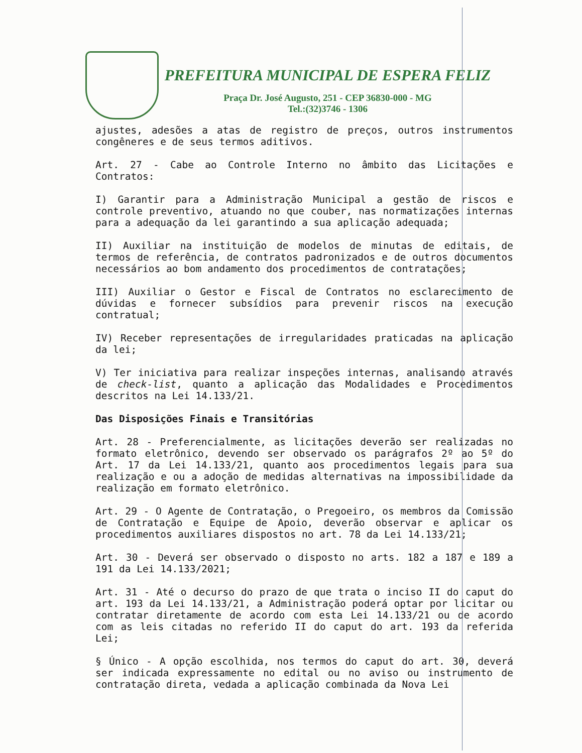PREFEITURA MUNICIPAL DE ESPERA FELIZ
Praça Dr. José Augusto, 251 - CEP 36830-000 - MG
Tel.:(32)3746 - 1306
ajustes, adesões a atas de registro de preços, outros instrumentos congêneres e de seus termos aditivos.
Art. 27 - Cabe ao Controle Interno no âmbito das Licitações e Contratos:
I) Garantir para a Administração Municipal a gestão de riscos e controle preventivo, atuando no que couber, nas normatizações internas para a adequação da lei garantindo a sua aplicação adequada;
II) Auxiliar na instituição de modelos de minutas de editais, de termos de referência, de contratos padronizados e de outros documentos necessários ao bom andamento dos procedimentos de contratações;
III) Auxiliar o Gestor e Fiscal de Contratos no esclarecimento de dúvidas e fornecer subsídios para prevenir riscos na execução contratual;
IV) Receber representações de irregularidades praticadas na aplicação da lei;
V) Ter iniciativa para realizar inspeções internas, analisando através de check-list, quanto a aplicação das Modalidades e Procedimentos descritos na Lei 14.133/21.
Das Disposições Finais e Transitórias
Art. 28 - Preferencialmente, as licitações deverão ser realizadas no formato eletrônico, devendo ser observado os parágrafos 2º ao 5º do Art. 17 da Lei 14.133/21, quanto aos procedimentos legais para sua realização e ou a adoção de medidas alternativas na impossibilidade da realização em formato eletrônico.
Art. 29 - O Agente de Contratação, o Pregoeiro, os membros da Comissão de Contratação e Equipe de Apoio, deverão observar e aplicar os procedimentos auxiliares dispostos no art. 78 da Lei 14.133/21;
Art. 30 - Deverá ser observado o disposto no arts. 182 a 187 e 189 a 191 da Lei 14.133/2021;
Art. 31 - Até o decurso do prazo de que trata o inciso II do caput do art. 193 da Lei 14.133/21, a Administração poderá optar por licitar ou contratar diretamente de acordo com esta Lei 14.133/21 ou de acordo com as leis citadas no referido II do caput do art. 193 da referida Lei;
§ Único - A opção escolhida, nos termos do caput do art. 30, deverá ser indicada expressamente no edital ou no aviso ou instrumento de contratação direta, vedada a aplicação combinada da Nova Lei